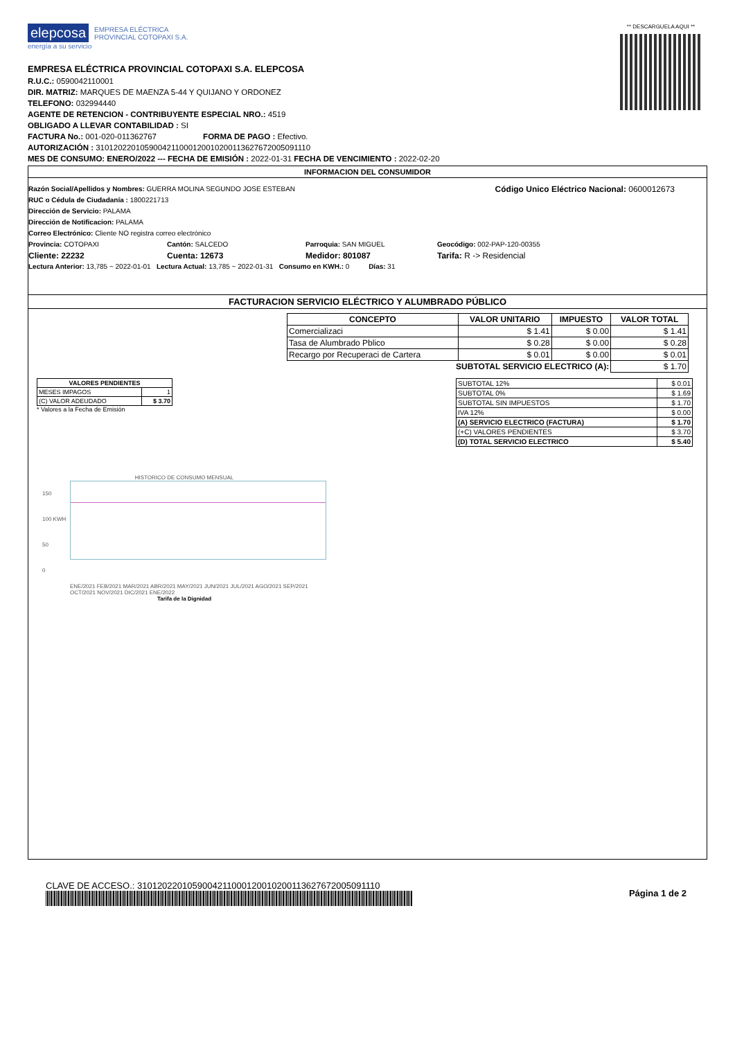elepcosa EMPRESA ELÉCTRICA
PROVINCIAL COTOPAXI S.A.
energía a su servicio
** DESCARGUELA AQUI **
EMPRESA ELÉCTRICA PROVINCIAL COTOPAXI S.A. ELEPCOSA
R.U.C.: 0590042110001
DIR. MATRIZ: MARQUES DE MAENZA 5-44 Y QUIJANO Y ORDONEZ
TELEFONO: 032994440
AGENTE DE RETENCION - CONTRIBUYENTE ESPECIAL NRO.: 4519
OBLIGADO A LLEVAR CONTABILIDAD : SI
FACTURA No.: 001-020-011362767 FORMA DE PAGO : Efectivo.
AUTORIZACIÓN : 3101202201059004211000120010200113627672005091110
MES DE CONSUMO: ENERO/2022 --- FECHA DE EMISIÓN : 2022-01-31 FECHA DE VENCIMIENTO : 2022-02-20
INFORMACION DEL CONSUMIDOR
Razón Social/Apellidos y Nombres: GUERRA MOLINA SEGUNDO JOSE ESTEBAN Código Unico Eléctrico Nacional: 0600012673
RUC o Cédula de Ciudadanía : 1800221713
Dirección de Servicio: PALAMA
Dirección de Notificacion: PALAMA
Correo Electrónico: Cliente NO registra correo electrónico
Provincia: COTOPAXI Cantón: SALCEDO Parroquia: SAN MIGUEL Geocódigo: 002-PAP-120-00355
Cliente: 22232 Cuenta: 12673 Medidor: 801087 Tarifa: R -> Residencial
Lectura Anterior: 13,785 ~ 2022-01-01 Lectura Actual: 13,785 ~ 2022-01-31 Consumo en KWH.: 0 Días: 31
FACTURACION SERVICIO ELÉCTRICO Y ALUMBRADO PÚBLICO
| CONCEPTO | VALOR UNITARIO | IMPUESTO | VALOR TOTAL |
| --- | --- | --- | --- |
| Comercializaci | $ 1.41 | $ 0.00 | $ 1.41 |
| Tasa de Alumbrado Pblico | $ 0.28 | $ 0.00 | $ 0.28 |
| Recargo por Recuperaci de Cartera | $ 0.01 | $ 0.00 | $ 0.01 |
| SUBTOTAL SERVICIO ELECTRICO (A): | | | $ 1.70 |
| VALORES PENDIENTES | |
| --- | --- |
| MESES IMPAGOS | 1 |
| (C) VALOR ADEUDADO | $ 3.70 |
* Valores a la Fecha de Emisión
| SUBTOTAL 12% | $ 0.01 |
| SUBTOTAL 0% | $ 1.69 |
| SUBTOTAL SIN IMPUESTOS | $ 1.70 |
| IVA 12% | $ 0.00 |
| (A) SERVICIO ELECTRICO (FACTURA) | $ 1.70 |
| (+C) VALORES PENDIENTES | $ 3.70 |
| (D) TOTAL SERVICIO ELECTRICO | $ 5.40 |
HISTORICO DE CONSUMO MENSUAL
150
100 KWH
50
0
ENE/2021 FEB/2021 MAR/2021 ABR/2021 MAY/2021 JUN/2021 JUL/2021 AGO/2021 SEP/2021 OCT/2021 NOV/2021 DIC/2021 ENE/2022
Tarifa de la Dignidad
CLAVE DE ACCESO.: 3101202201059004211000120010200113627672005091110
Página 1 de 2